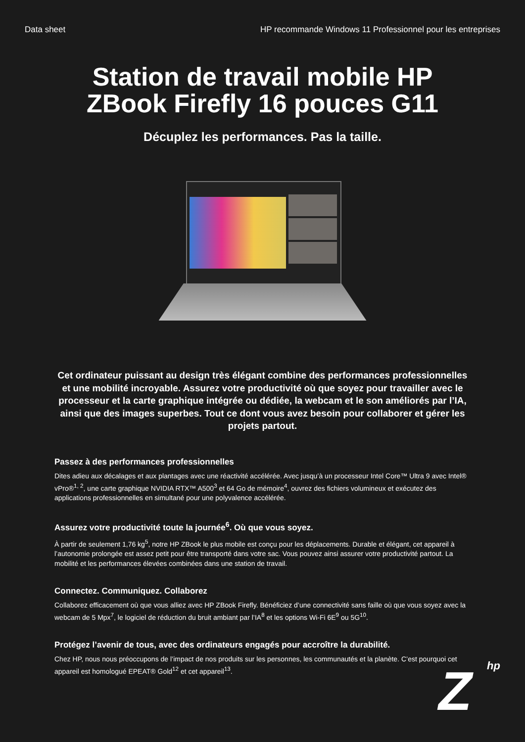Data sheet HP recommande Windows 11 Professionnel pour les entreprises
Station de travail mobile HP
ZBook Firefly 16 pouces G11
Décuplez les performances. Pas la taille.
Cet ordinateur puissant au design très élégant combine des performances professionnelles et une mobilité incroyable. Assurez votre productivité où que soyez pour travailler avec le processeur et la carte graphique intégrée ou dédiée, la webcam et le son améliorés par l’IA, ainsi que des images superbes. Tout ce dont vous avez besoin pour collaborer et gérer les projets partout.
Passez à des performances professionnelles
Dites adieu aux décalages et aux plantages avec une réactivité accélérée. Avec jusqu’à un processeur Intel Core™ Ultra 9 avec Intel® vPro®<sup>1, 2</sup>, une carte graphique NVIDIA RTX™ A500<sup>3</sup> et 64 Go de mémoire<sup>4</sup>, ouvrez des fichiers volumineux et exécutez des applications professionnelles en simultané pour une polyvalence accélérée.
Assurez votre productivité toute la journée<sup>6</sup>. Où que vous soyez.
À partir de seulement 1,76 kg<sup>5</sup>, notre HP ZBook le plus mobile est conçu pour les déplacements. Durable et élégant, cet appareil à l’autonomie prolongée est assez petit pour être transporté dans votre sac. Vous pouvez ainsi assurer votre productivité partout. La mobilité et les performances élevées combinées dans une station de travail.
Connectez. Communiquez. Collaborez
Collaborez efficacement où que vous alliez avec HP ZBook Firefly. Bénéficiez d’une connectivité sans faille où que vous soyez avec la webcam de 5 Mpx<sup>7</sup>, le logiciel de réduction du bruit ambiant par l’IA<sup>8</sup> et les options Wi-Fi 6E<sup>9</sup> ou 5G<sup>10</sup>.
Protégez l’avenir de tous, avec des ordinateurs engagés pour accroître la durabilité.
Chez HP, nous nous préoccupons de l’impact de nos produits sur les personnes, les communautés et la planète. C’est pourquoi cet appareil est homologué EPEAT® Gold<sup>12</sup> et cet appareil<sup>13</sup>.
Z hp